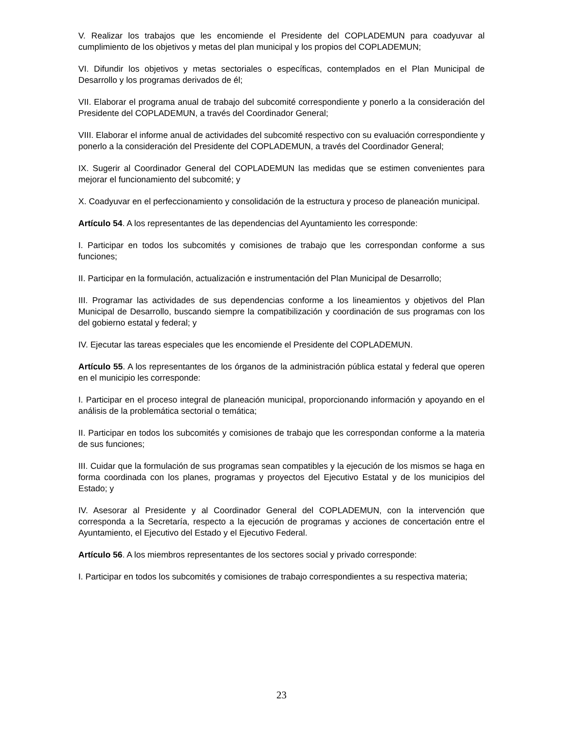V. Realizar los trabajos que les encomiende el Presidente del COPLADEMUN para coadyuvar al cumplimiento de los objetivos y metas del plan municipal y los propios del COPLADEMUN;
VI. Difundir los objetivos y metas sectoriales o específicas, contemplados en el Plan Municipal de Desarrollo y los programas derivados de él;
VII. Elaborar el programa anual de trabajo del subcomité correspondiente y ponerlo a la consideración del Presidente del COPLADEMUN, a través del Coordinador General;
VIII. Elaborar el informe anual de actividades del subcomité respectivo con su evaluación correspondiente y ponerlo a la consideración del Presidente del COPLADEMUN, a través del Coordinador General;
IX. Sugerir al Coordinador General del COPLADEMUN las medidas que se estimen convenientes para mejorar el funcionamiento del subcomité; y
X. Coadyuvar en el perfeccionamiento y consolidación de la estructura y proceso de planeación municipal.
Artículo 54. A los representantes de las dependencias del Ayuntamiento les corresponde:
I. Participar en todos los subcomités y comisiones de trabajo que les correspondan conforme a sus funciones;
II. Participar en la formulación, actualización e instrumentación del Plan Municipal de Desarrollo;
III. Programar las actividades de sus dependencias conforme a los lineamientos y objetivos del Plan Municipal de Desarrollo, buscando siempre la compatibilización y coordinación de sus programas con los del gobierno estatal y federal; y
IV. Ejecutar las tareas especiales que les encomiende el Presidente del COPLADEMUN.
Artículo 55. A los representantes de los órganos de la administración pública estatal y federal que operen en el municipio les corresponde:
I. Participar en el proceso integral de planeación municipal, proporcionando información y apoyando en el análisis de la problemática sectorial o temática;
II. Participar en todos los subcomités y comisiones de trabajo que les correspondan conforme a la materia de sus funciones;
III. Cuidar que la formulación de sus programas sean compatibles y la ejecución de los mismos se haga en forma coordinada con los planes, programas y proyectos del Ejecutivo Estatal y de los municipios del Estado; y
IV. Asesorar al Presidente y al Coordinador General del COPLADEMUN, con la intervención que corresponda a la Secretaría, respecto a la ejecución de programas y acciones de concertación entre el Ayuntamiento, el Ejecutivo del Estado y el Ejecutivo Federal.
Artículo 56. A los miembros representantes de los sectores social y privado corresponde:
I. Participar en todos los subcomités y comisiones de trabajo correspondientes a su respectiva materia;
23